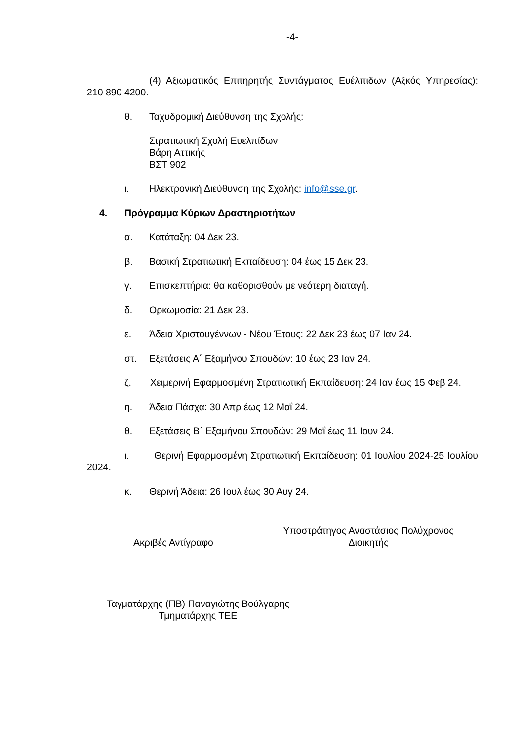-4-
(4) Αξιωματικός Επιτηρητής Συντάγματος Ευέλπιδων (Αξκός Υπηρεσίας): 210 890 4200.
θ. Ταχυδρομική Διεύθυνση της Σχολής:
Στρατιωτική Σχολή Ευελπίδων
Βάρη Αττικής
ΒΣΤ 902
ι. Ηλεκτρονική Διεύθυνση της Σχολής: info@sse.gr.
4. Πρόγραμμα Κύριων Δραστηριοτήτων
α. Κατάταξη: 04 Δεκ 23.
β. Βασική Στρατιωτική Εκπαίδευση: 04 έως 15 Δεκ 23.
γ. Επισκεπτήρια: θα καθορισθούν με νεότερη διαταγή.
δ. Ορκωμοσία: 21 Δεκ 23.
ε. Άδεια Χριστουγέννων - Νέου Έτους: 22 Δεκ 23 έως 07 Ιαν 24.
στ. Εξετάσεις Α΄ Εξαμήνου Σπουδών: 10 έως 23 Ιαν 24.
ζ. Χειμερινή Εφαρμοσμένη Στρατιωτική Εκπαίδευση: 24 Ιαν έως 15 Φεβ 24.
η. Άδεια Πάσχα: 30 Απρ έως 12 Μαΐ 24.
θ. Εξετάσεις Β΄ Εξαμήνου Σπουδών: 29 Μαΐ έως 11 Ιουν 24.
ι. Θερινή Εφαρμοσμένη Στρατιωτική Εκπαίδευση: 01 Ιουλίου 2024-25 Ιουλίου 2024.
κ. Θερινή Άδεια: 26 Ιουλ έως 30 Αυγ 24.
Ακριβές Αντίγραφο
Υποστράτηγος Αναστάσιος Πολύχρονος
Διοικητής
Ταγματάρχης (ΠΒ) Παναγιώτης Βούλγαρης
Τμηματάρχης ΤΕΕ